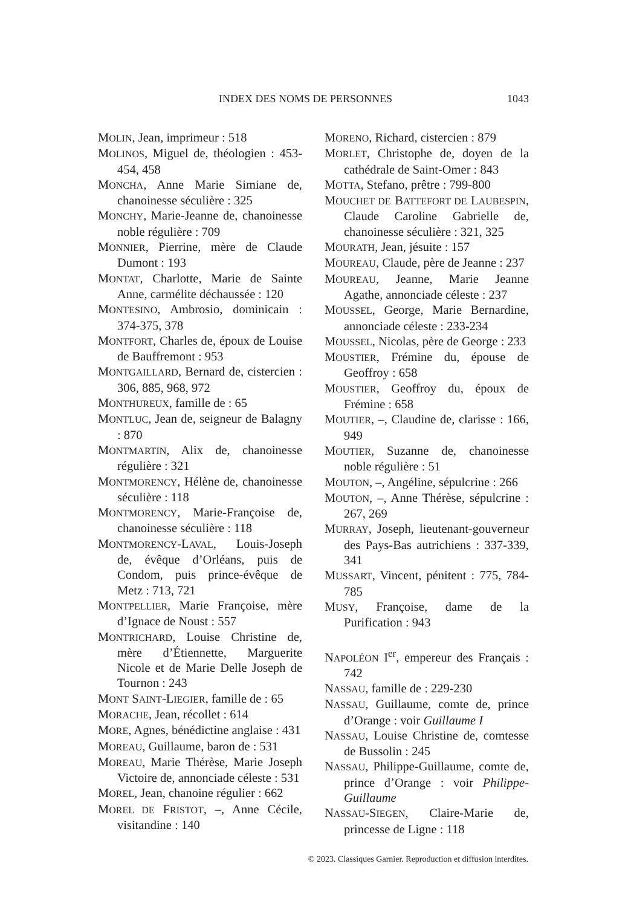INDEX DES NOMS DE PERSONNES 1043
MOLIN, Jean, imprimeur : 518
MOLINOS, Miguel de, théologien : 453-454, 458
MONCHA, Anne Marie Simiane de, chanoinesse séculière : 325
MONCHY, Marie-Jeanne de, chanoinesse noble régulière : 709
MONNIER, Pierrine, mère de Claude Dumont : 193
MONTAT, Charlotte, Marie de Sainte Anne, carmélite déchaussée : 120
MONTESINO, Ambrosio, dominicain : 374-375, 378
MONTFORT, Charles de, époux de Louise de Bauffremont : 953
MONTGAILLARD, Bernard de, cistercien : 306, 885, 968, 972
MONTHUREUX, famille de : 65
MONTLUC, Jean de, seigneur de Balagny : 870
MONTMARTIN, Alix de, chanoinesse régulière : 321
MONTMORENCY, Hélène de, chanoinesse séculière : 118
MONTMORENCY, Marie-Françoise de, chanoinesse séculière : 118
MONTMORENCY-LAVAL, Louis-Joseph de, évêque d’Orléans, puis de Condom, puis prince-évêque de Metz : 713, 721
MONTPELLIER, Marie Françoise, mère d’Ignace de Noust : 557
MONTRICHARD, Louise Christine de, mère d’Étiennette, Marguerite Nicole et de Marie Delle Joseph de Tournon : 243
MONT SAINT-LIEGIER, famille de : 65
MORACHE, Jean, récollet : 614
MORE, Agnes, bénédictine anglaise : 431
MOREAU, Guillaume, baron de : 531
MOREAU, Marie Thérèse, Marie Joseph Victoire de, annonciade céleste : 531
MOREL, Jean, chanoine régulier : 662
MOREL DE FRISTOT, –, Anne Cécile, visitandine : 140
MORENO, Richard, cistercien : 879
MORLET, Christophe de, doyen de la cathédrale de Saint-Omer : 843
MOTTA, Stefano, prêtre : 799-800
MOUCHET DE BATTEFORT DE LAUBESPIN, Claude Caroline Gabrielle de, chanoinesse séculière : 321, 325
MOURATH, Jean, jésuite : 157
MOUREAU, Claude, père de Jeanne : 237
MOUREAU, Jeanne, Marie Jeanne Agathe, annonciade céleste : 237
MOUSSEL, George, Marie Bernardine, annonciade céleste : 233-234
MOUSSEL, Nicolas, père de George : 233
MOUSTIER, Frémine du, épouse de Geoffroy : 658
MOUSTIER, Geoffroy du, époux de Frémine : 658
MOUTIER, –, Claudine de, clarisse : 166, 949
MOUTIER, Suzanne de, chanoinesse noble régulière : 51
MOUTON, –, Angéline, sépulcrine : 266
MOUTON, –, Anne Thérèse, sépulcrine : 267, 269
MURRAY, Joseph, lieutenant-gouverneur des Pays-Bas autrichiens : 337-339, 341
MUSSART, Vincent, pénitent : 775, 784-785
MUSY, Françoise, dame de la Purification : 943
NAPOLÉON I<sup>er</sup>, empereur des Français : 742
NASSAU, famille de : 229-230
NASSAU, Guillaume, comte de, prince d’Orange : voir Guillaume I
NASSAU, Louise Christine de, comtesse de Bussolin : 245
NASSAU, Philippe-Guillaume, comte de, prince d’Orange : voir Philippe-Guillaume
NASSAU-SIEGEN, Claire-Marie de, princesse de Ligne : 118
© 2023. Classiques Garnier. Reproduction et diffusion interdites.